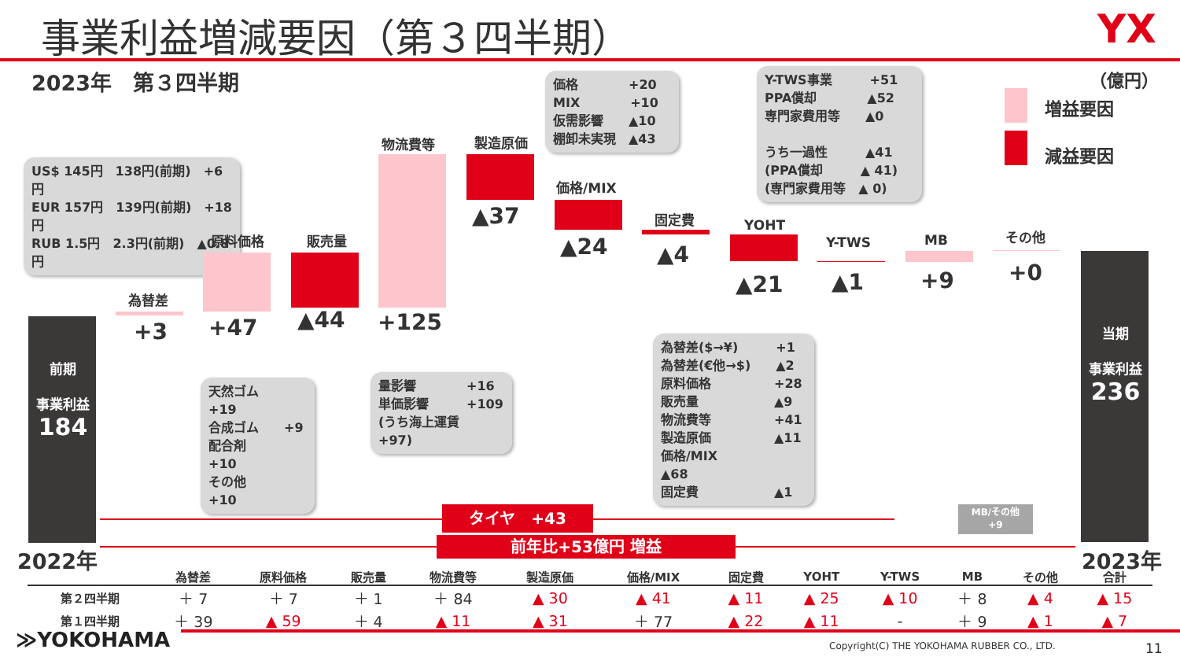事業利益増減要因（第３四半期） YX
2023年　第３四半期 （億円）
増益要因
減益要因
US$ 145円　138円(前期)　+6円
EUR 157円　139円(前期)　+18円
RUB 1.5円　2.3円(前期)　▲0.8円
価格　　　　+20
MIX　　　　+10
仮需影響　　▲10
棚卸未実現　▲43
Y-TWS事業　　　+51
PPA償却　　　　▲52
専門家費用等　　▲0
うち一過性　　　▲41
(PPA償却　　　▲ 41)
(専門家費用等　▲ 0)
前期
事業利益
184
為替差
+3
原料価格
+47
販売量
▲44
物流費等
+125
製造原価
▲37
価格/MIX
▲24
固定費
▲4
YOHT
▲21
Y-TWS
▲1
MB
+9
その他
+0
当期
事業利益
236
天然ゴム　　+19
合成ゴム　　+9
配合剤　　　+10
その他　　　+10
量影響　　　　+16
単価影響　　　+109
(うち海上運賃　+97)
為替差($→¥)　　　+1
為替差(€他→$)　　▲2
原料価格　　　　　+28
販売量　　　　　　▲9
物流費等　　　　　+41
製造原価　　　　　▲11
価格/MIX　　　　　▲68
固定費　　　　　　▲1
タイヤ　+43
MB/その他
+9
前年比+53億円 増益
2022年 2023年
| | 為替差 | 原料価格 | 販売量 | 物流費等 | 製造原価 | 価格/MIX | 固定費 | YOHT | Y-TWS | MB | その他 | 合計 |
| --- | --- | --- | --- | --- | --- | --- | --- | --- | --- | --- | --- | --- |
| 第２四半期 | ＋ 7 | ＋ 7 | ＋ 1 | ＋ 84 | ▲ 30 | ▲ 41 | ▲ 11 | ▲ 25 | ▲ 10 | ＋ 8 | ▲ 4 | ▲ 15 |
| 第１四半期 | ＋ 39 | ▲ 59 | ＋ 4 | ▲ 11 | ▲ 31 | ＋ 77 | ▲ 22 | ▲ 11 | - | ＋ 9 | ▲ 1 | ▲ 7 |
≫YOKOHAMA Copyright(C) THE YOKOHAMA RUBBER CO., LTD. 11